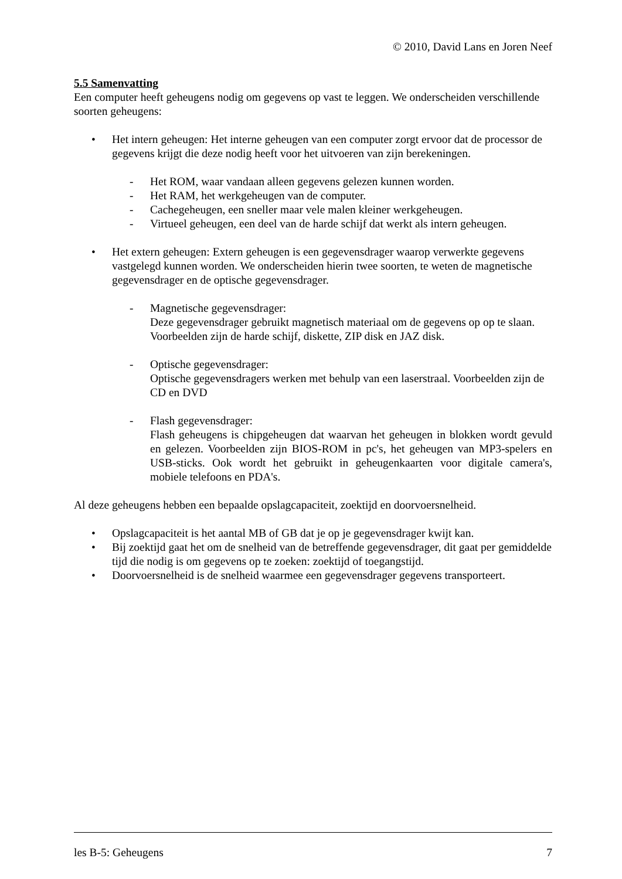© 2010, David Lans en Joren Neef
5.5 Samenvatting
Een computer heeft geheugens nodig om gegevens op vast te leggen. We onderscheiden verschillende soorten geheugens:
• Het intern geheugen: Het interne geheugen van een computer zorgt ervoor dat de processor de gegevens krijgt die deze nodig heeft voor het uitvoeren van zijn berekeningen.
- Het ROM, waar vandaan alleen gegevens gelezen kunnen worden.
- Het RAM, het werkgeheugen van de computer.
- Cachegeheugen, een sneller maar vele malen kleiner werkgeheugen.
- Virtueel geheugen, een deel van de harde schijf dat werkt als intern geheugen.
• Het extern geheugen: Extern geheugen is een gegevensdrager waarop verwerkte gegevens vastgelegd kunnen worden. We onderscheiden hierin twee soorten, te weten de magnetische gegevensdrager en de optische gegevensdrager.
- Magnetische gegevensdrager:
Deze gegevensdrager gebruikt magnetisch materiaal om de gegevens op op te slaan. Voorbeelden zijn de harde schijf, diskette, ZIP disk en JAZ disk.
- Optische gegevensdrager:
Optische gegevensdragers werken met behulp van een laserstraal. Voorbeelden zijn de CD en DVD
- Flash gegevensdrager:
Flash geheugens is chipgeheugen dat waarvan het geheugen in blokken wordt gevuld en gelezen. Voorbeelden zijn BIOS-ROM in pc's, het geheugen van MP3-spelers en USB-sticks. Ook wordt het gebruikt in geheugenkaarten voor digitale camera's, mobiele telefoons en PDA's.
Al deze geheugens hebben een bepaalde opslagcapaciteit, zoektijd en doorvoersnelheid.
• Opslagcapaciteit is het aantal MB of GB dat je op je gegevensdrager kwijt kan.
• Bij zoektijd gaat het om de snelheid van de betreffende gegevensdrager, dit gaat per gemiddelde tijd die nodig is om gegevens op te zoeken: zoektijd of toegangstijd.
• Doorvoersnelheid is de snelheid waarmee een gegevensdrager gegevens transporteert.
les B-5: Geheugens 7